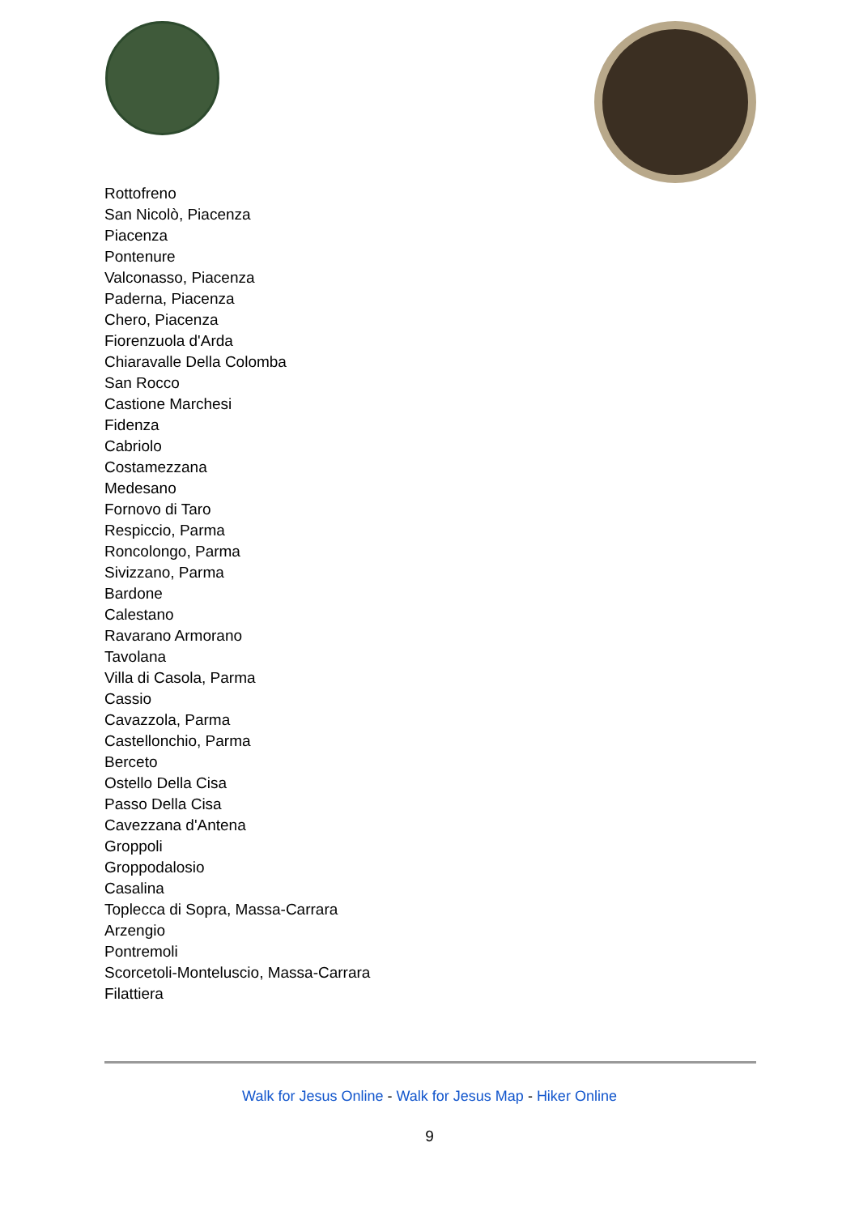Rottofreno
San Nicolò, Piacenza
Piacenza
Pontenure
Valconasso, Piacenza
Paderna, Piacenza
Chero, Piacenza
Fiorenzuola d'Arda
Chiaravalle Della Colomba
San Rocco
Castione Marchesi
Fidenza
Cabriolo
Costamezzana
Medesano
Fornovo di Taro
Respiccio, Parma
Roncolongo, Parma
Sivizzano, Parma
Bardone
Calestano
Ravarano Armorano
Tavolana
Villa di Casola, Parma
Cassio
Cavazzola, Parma
Castellonchio, Parma
Berceto
Ostello Della Cisa
Passo Della Cisa
Cavezzana d'Antena
Groppoli
Groppodalosio
Casalina
Toplecca di Sopra, Massa-Carrara
Arzengio
Pontremoli
Scorcetoli-Monteluscio, Massa-Carrara
Filattiera
Walk for Jesus Online - Walk for Jesus Map - Hiker Online
9